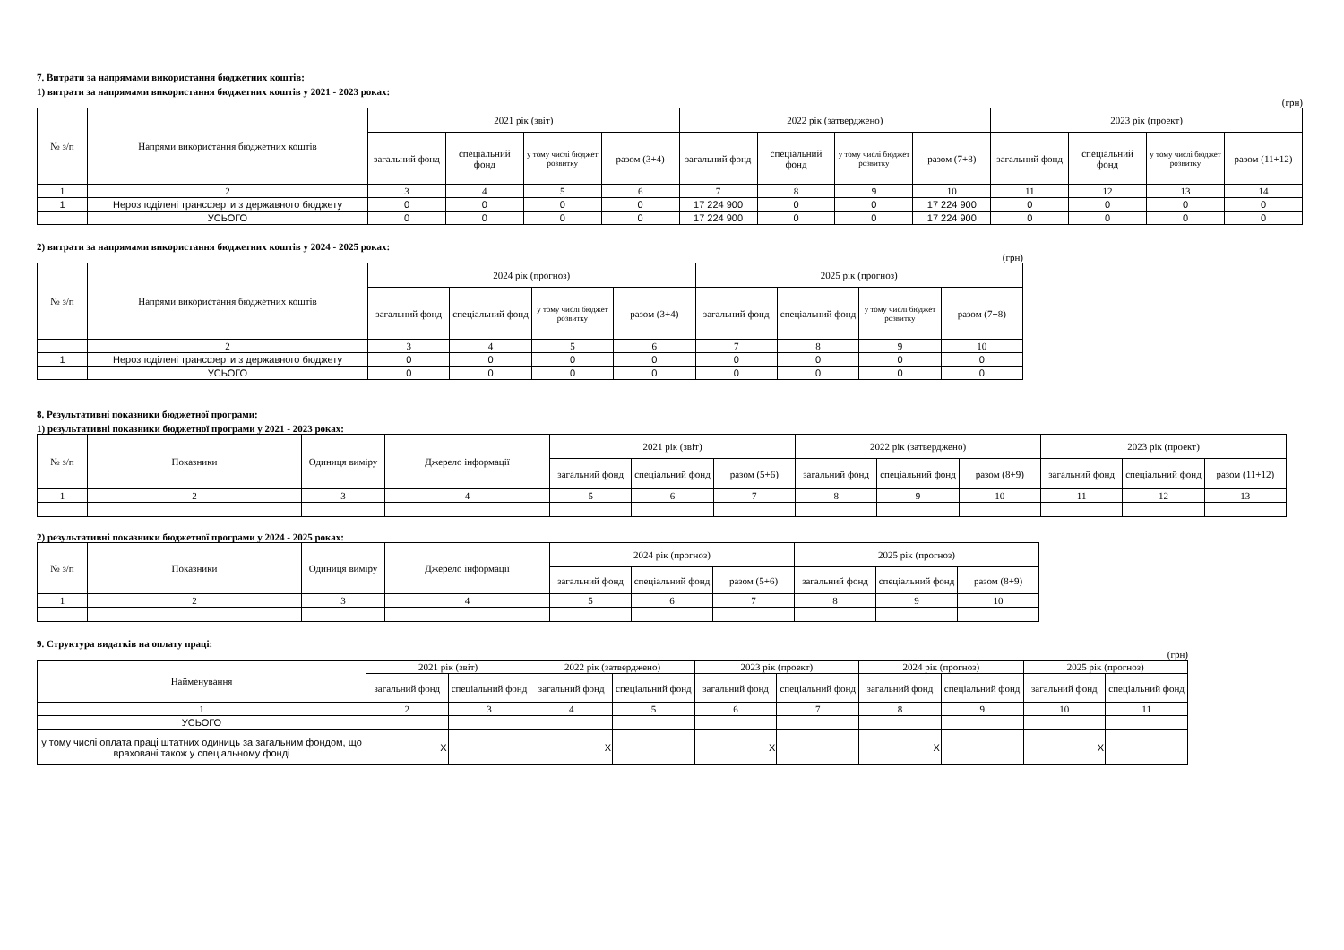7. Витрати за напрямами використання бюджетних коштів:
1) витрати за напрямами використання бюджетних коштів у 2021 - 2023 роках:
(грн)
| № з/п | Напрями використання бюджетних коштів | 2021 рік (звіт) | | | | 2022 рік (затверджено) | | | | 2023 рік (проект) | | | |
| --- | --- | --- | --- | --- | --- | --- | --- | --- | --- | --- | --- | --- | --- |
| | | загальний фонд | спеціальний фонд | у тому числі бюджет розвитку | разом (3+4) | загальний фонд | спеціальний фонд | у тому числі бюджет розвитку | разом (7+8) | загальний фонд | спеціальний фонд | у тому числі бюджет розвитку | разом (11+12) |
| 1 | 2 | 3 | 4 | 5 | 6 | 7 | 8 | 9 | 10 | 11 | 12 | 13 | 14 |
| 1 | Нерозподілені трансферти з державного бюджету | 0 | 0 | 0 | 0 | 17 224 900 | 0 | 0 | 17 224 900 | 0 | 0 | 0 | 0 |
| | УСЬОГО | 0 | 0 | 0 | 0 | 17 224 900 | 0 | 0 | 17 224 900 | 0 | 0 | 0 | 0 |
2) витрати за напрямами використання бюджетних коштів у 2024 - 2025 роках:
(грн)
| № з/п | Напрями використання бюджетних коштів | 2024 рік (прогноз) | | | | 2025 рік (прогноз) | | | |
| --- | --- | --- | --- | --- | --- | --- | --- | --- | --- |
| | | загальний фонд | спеціальний фонд | у тому числі бюджет розвитку | разом (3+4) | загальний фонд | спеціальний фонд | у тому числі бюджет розвитку | разом (7+8) |
| | 2 | 3 | 4 | 5 | 6 | 7 | 8 | 9 | 10 |
| 1 | Нерозподілені трансферти з державного бюджету | 0 | 0 | 0 | 0 | 0 | 0 | 0 | 0 |
| | УСЬОГО | 0 | 0 | 0 | 0 | 0 | 0 | 0 | 0 |
8. Результативні показники бюджетної програми:
1) результативні показники бюджетної програми у 2021 - 2023 роках:
| № з/п | Показники | Одиниця виміру | Джерело інформації | 2021 рік (звіт) | | | 2022 рік (затверджено) | | | 2023 рік (проект) | | |
| --- | --- | --- | --- | --- | --- | --- | --- | --- | --- | --- | --- | --- |
| | | | | загальний фонд | спеціальний фонд | разом (5+6) | загальний фонд | спеціальний фонд | разом (8+9) | загальний фонд | спеціальний фонд | разом (11+12) |
| 1 | 2 | 3 | 4 | 5 | 6 | 7 | 8 | 9 | 10 | 11 | 12 | 13 |
2) результативні показники бюджетної програми у 2024 - 2025 роках:
| № з/п | Показники | Одиниця виміру | Джерело інформації | 2024 рік (прогноз) | | | 2025 рік (прогноз) | | |
| --- | --- | --- | --- | --- | --- | --- | --- | --- | --- |
| | | | | загальний фонд | спеціальний фонд | разом (5+6) | загальний фонд | спеціальний фонд | разом (8+9) |
| 1 | 2 | 3 | 4 | 5 | 6 | 7 | 8 | 9 | 10 |
9. Структура видатків на оплату праці:
(грн)
| Найменування | 2021 рік (звіт) | | 2022 рік (затверджено) | | 2023 рік (проект) | | 2024 рік (прогноз) | | 2025 рік (прогноз) | |
| --- | --- | --- | --- | --- | --- | --- | --- | --- | --- | --- |
| | загальний фонд | спеціальний фонд | загальний фонд | спеціальний фонд | загальний фонд | спеціальний фонд | загальний фонд | спеціальний фонд | загальний фонд | спеціальний фонд |
| 1 | 2 | 3 | 4 | 5 | 6 | 7 | 8 | 9 | 10 | 11 |
| УСЬОГО | | | | | | | | | | |
| у тому числі оплата праці штатних одиниць за загальним фондом, що враховані також у спеціальному фонді | X | | X | | X | | X | | X | |